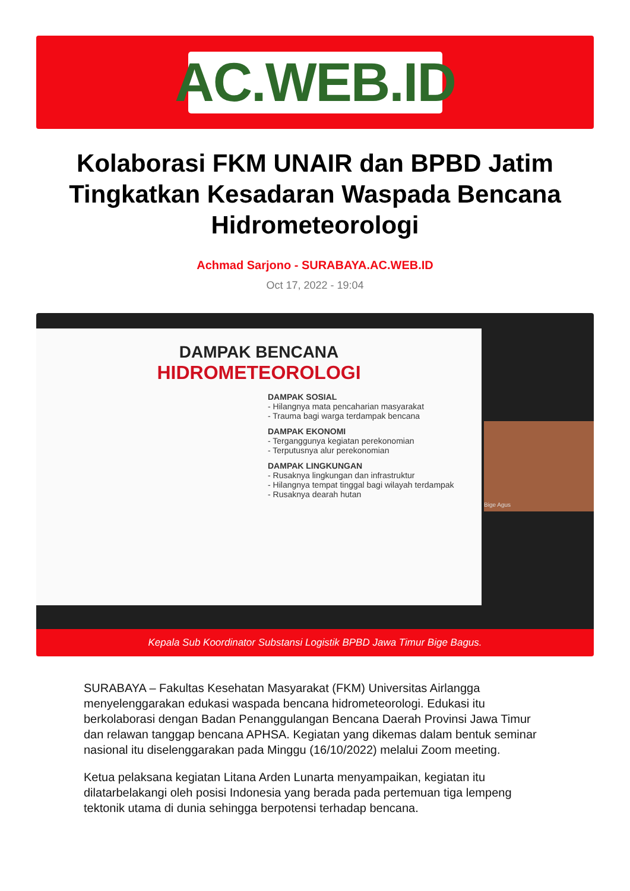AC.WEB.ID
Kolaborasi FKM UNAIR dan BPBD Jatim Tingkatkan Kesadaran Waspada Bencana Hidrometeorologi
Achmad Sarjono - SURABAYA.AC.WEB.ID
Oct 17, 2022 - 19:04
DAMPAK BENCANA
HIDROMETEOROLOGI
DAMPAK SOSIAL
- Hilangnya mata pencaharian masyarakat
- Trauma bagi warga terdampak bencana
DAMPAK EKONOMI
- Terganggunya kegiatan perekonomian
- Terputusnya alur perekonomian
DAMPAK LINGKUNGAN
- Rusaknya lingkungan dan infrastruktur
- Hilangnya tempat tinggal bagi wilayah terdampak
- Rusaknya dearah hutan
Bige Agus
Kepala Sub Koordinator Substansi Logistik BPBD Jawa Timur Bige Bagus.
SURABAYA – Fakultas Kesehatan Masyarakat (FKM) Universitas Airlangga menyelenggarakan edukasi waspada bencana hidrometeorologi. Edukasi itu berkolaborasi dengan Badan Penanggulangan Bencana Daerah Provinsi Jawa Timur dan relawan tanggap bencana APHSA. Kegiatan yang dikemas dalam bentuk seminar nasional itu diselenggarakan pada Minggu (16/10/2022) melalui Zoom meeting.
Ketua pelaksana kegiatan Litana Arden Lunarta menyampaikan, kegiatan itu dilatarbelakangi oleh posisi Indonesia yang berada pada pertemuan tiga lempeng tektonik utama di dunia sehingga berpotensi terhadap bencana.